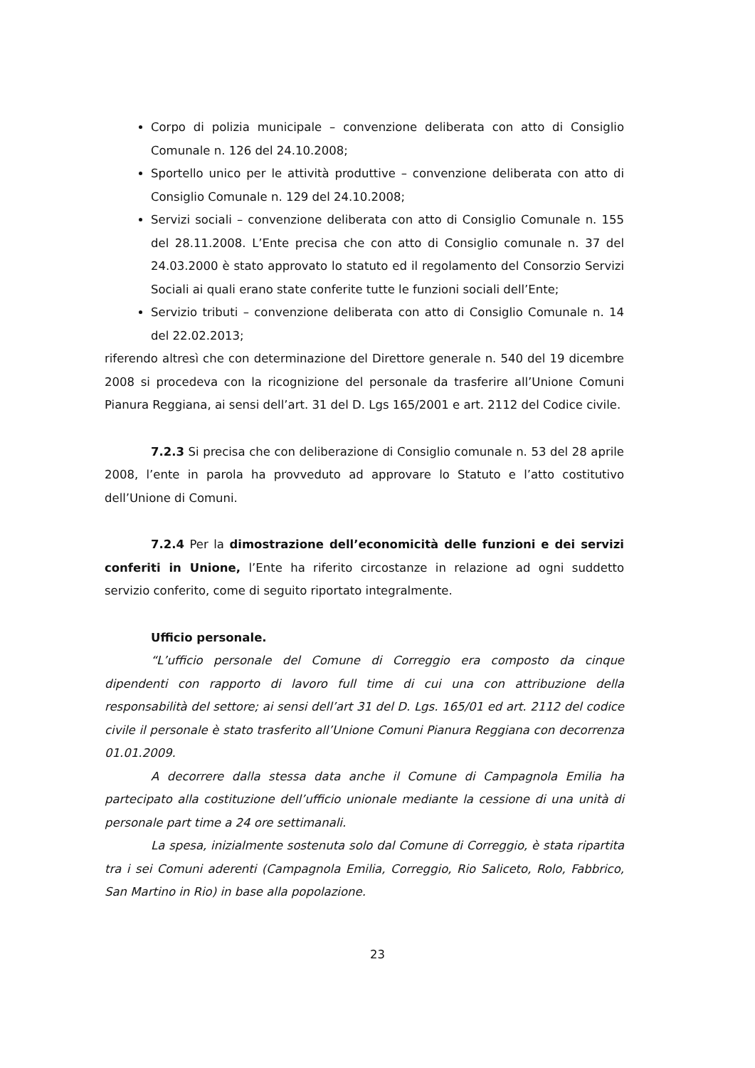Corpo di polizia municipale – convenzione deliberata con atto di Consiglio Comunale n. 126 del 24.10.2008;
Sportello unico per le attività produttive – convenzione deliberata con atto di Consiglio Comunale n. 129 del 24.10.2008;
Servizi sociali – convenzione deliberata con atto di Consiglio Comunale n. 155 del 28.11.2008. L’Ente precisa che con atto di Consiglio comunale n. 37 del 24.03.2000 è stato approvato lo statuto ed il regolamento del Consorzio Servizi Sociali ai quali erano state conferite tutte le funzioni sociali dell’Ente;
Servizio tributi – convenzione deliberata con atto di Consiglio Comunale n. 14 del 22.02.2013;
riferendo altresì che con determinazione del Direttore generale n. 540 del 19 dicembre 2008 si procedeva con la ricognizione del personale da trasferire all’Unione Comuni Pianura Reggiana, ai sensi dell’art. 31 del D. Lgs 165/2001 e art. 2112 del Codice civile.
7.2.3 Si precisa che con deliberazione di Consiglio comunale n. 53 del 28 aprile 2008, l’ente in parola ha provveduto ad approvare lo Statuto e l’atto costitutivo dell’Unione di Comuni.
7.2.4 Per la dimostrazione dell’economicità delle funzioni e dei servizi conferiti in Unione, l’Ente ha riferito circostanze in relazione ad ogni suddetto servizio conferito, come di seguito riportato integralmente.
Ufficio personale.
“L’ufficio personale del Comune di Correggio era composto da cinque dipendenti con rapporto di lavoro full time di cui una con attribuzione della responsabilità del settore; ai sensi dell’art 31 del D. Lgs. 165/01 ed art. 2112 del codice civile il personale è stato trasferito all’Unione Comuni Pianura Reggiana con decorrenza 01.01.2009.
A decorrere dalla stessa data anche il Comune di Campagnola Emilia ha partecipato alla costituzione dell’ufficio unionale mediante la cessione di una unità di personale part time a 24 ore settimanali.
La spesa, inizialmente sostenuta solo dal Comune di Correggio, è stata ripartita tra i sei Comuni aderenti (Campagnola Emilia, Correggio, Rio Saliceto, Rolo, Fabbrico, San Martino in Rio) in base alla popolazione.
23